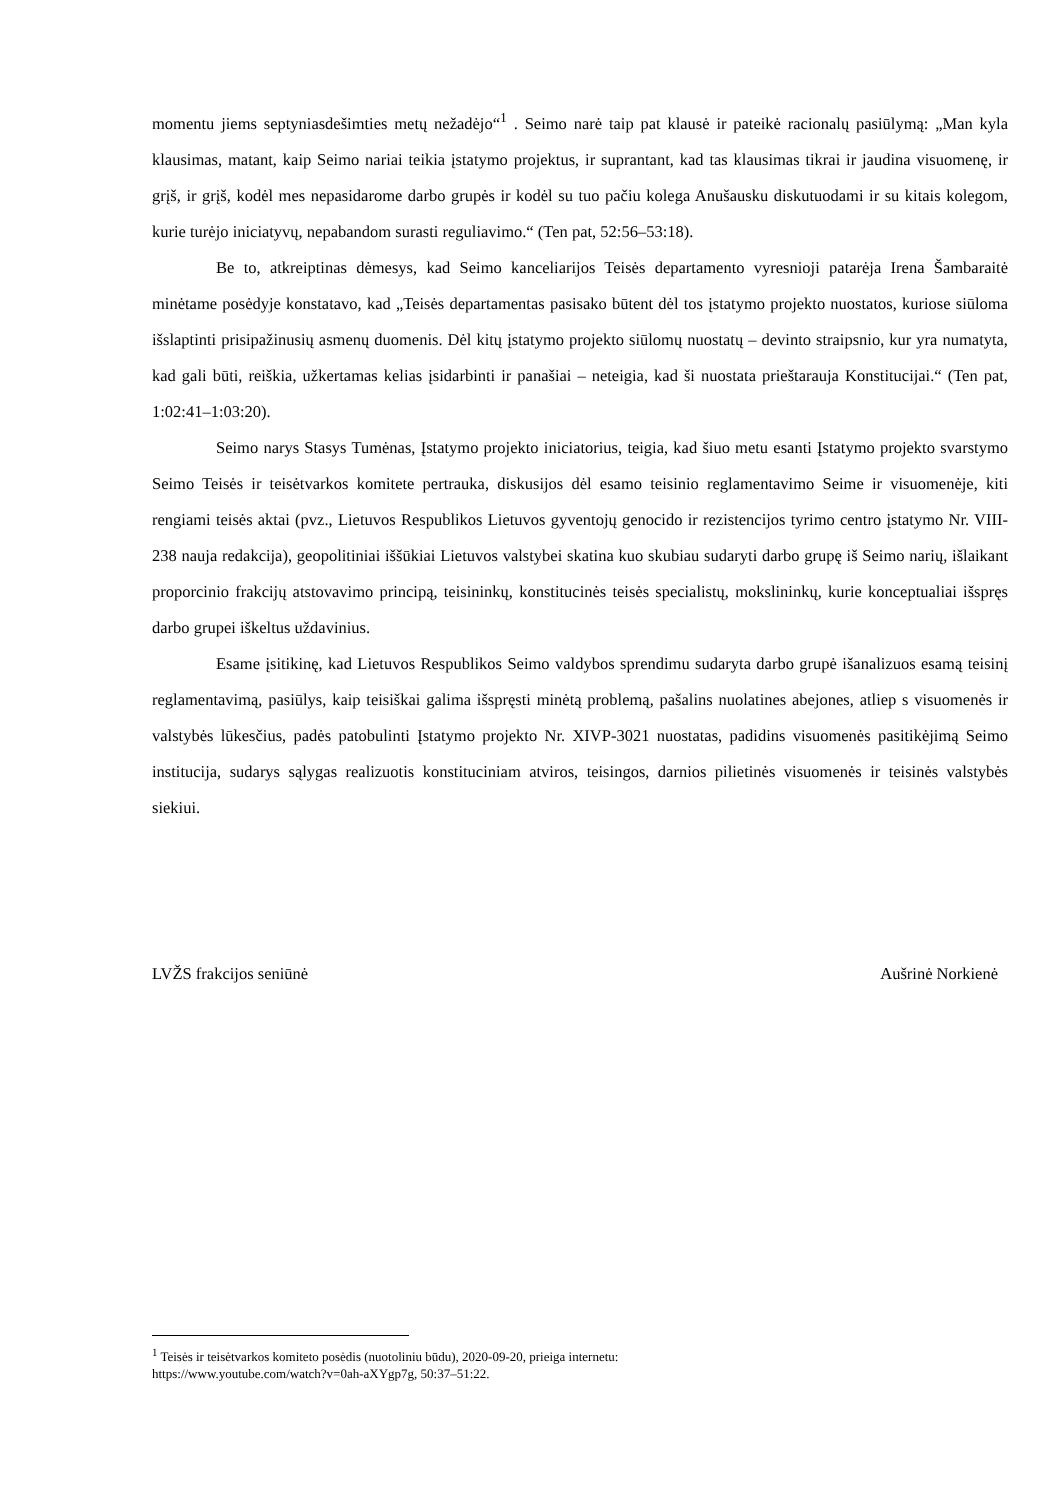momentu jiems septyniasdešimties metų nežadėjo“<sup>1</sup> . Seimo narė taip pat klausė ir pateikė racionalų pasiūlymą: „Man kyla klausimas, matant, kaip Seimo nariai teikia įstatymo projektus, ir suprantant, kad tas klausimas tikrai ir jaudina visuomenę, ir grįš, ir grįš, kodėl mes nepasidarome darbo grupės ir kodėl su tuo pačiu kolega Anušausku diskutuodami ir su kitais kolegom, kurie turėjo iniciatyvų, nepabandom surasti reguliavimo.“ (Ten pat, 52:56–53:18).
Be to, atkreiptinas dėmesys, kad Seimo kanceliarijos Teisės departamento vyresnioji patarėja Irena Šambaraitė minėtame posėdyje konstatavo, kad „Teisės departamentas pasisako būtent dėl tos įstatymo projekto nuostatos, kuriose siūloma išslaptinti prisipažinusių asmenų duomenis. Dėl kitų įstatymo projekto siūlomų nuostatų – devinto straipsnio, kur yra numatyta, kad gali būti, reiškia, užkertamas kelias įsidarbinti ir panašiai – neteigia, kad ši nuostata prieštarauja Konstitucijai.“ (Ten pat, 1:02:41–1:03:20).
Seimo narys Stasys Tumėnas, Įstatymo projekto iniciatorius, teigia, kad šiuo metu esanti Įstatymo projekto svarstymo Seimo Teisės ir teisėtvarkos komitete pertrauka, diskusijos dėl esamo teisinio reglamentavimo Seime ir visuomenėje, kiti rengiami teisės aktai (pvz., Lietuvos Respublikos Lietuvos gyventojų genocido ir rezistencijos tyrimo centro įstatymo Nr. VIII-238 nauja redakcija), geopolitiniai iššūkiai Lietuvos valstybei skatina kuo skubiau sudaryti darbo grupę iš Seimo narių, išlaikant proporcinio frakcijų atstovavimo principą, teisininkų, konstitucinės teisės specialistų, mokslininkų, kurie konceptualiai išspręs darbo grupei iškeltus uždavinius.
Esame įsitikinę, kad Lietuvos Respublikos Seimo valdybos sprendimu sudaryta darbo grupė išanalizuos esamą teisinį reglamentavimą, pasiūlys, kaip teisiškai galima išspręsti minėtą problemą, pašalins nuolatines abejones, atliep s visuomenės ir valstybės lūkesčius, padės patobulinti Įstatymo projekto Nr. XIVP-3021 nuostatas, padidins visuomenės pasitikėjimą Seimo institucija, sudarys sąlygas realizuotis konstituciniam atviros, teisingos, darnios pilietinės visuomenės ir teisinės valstybės siekiui.
LVŽS frakcijos seniūnė Aušrinė Norkienė
<sup>1</sup> Teisės ir teisėtvarkos komiteto posėdis (nuotoliniu būdu), 2020-09-20, prieiga internetu:
https://www.youtube.com/watch?v=0ah-aXYgp7g, 50:37–51:22.